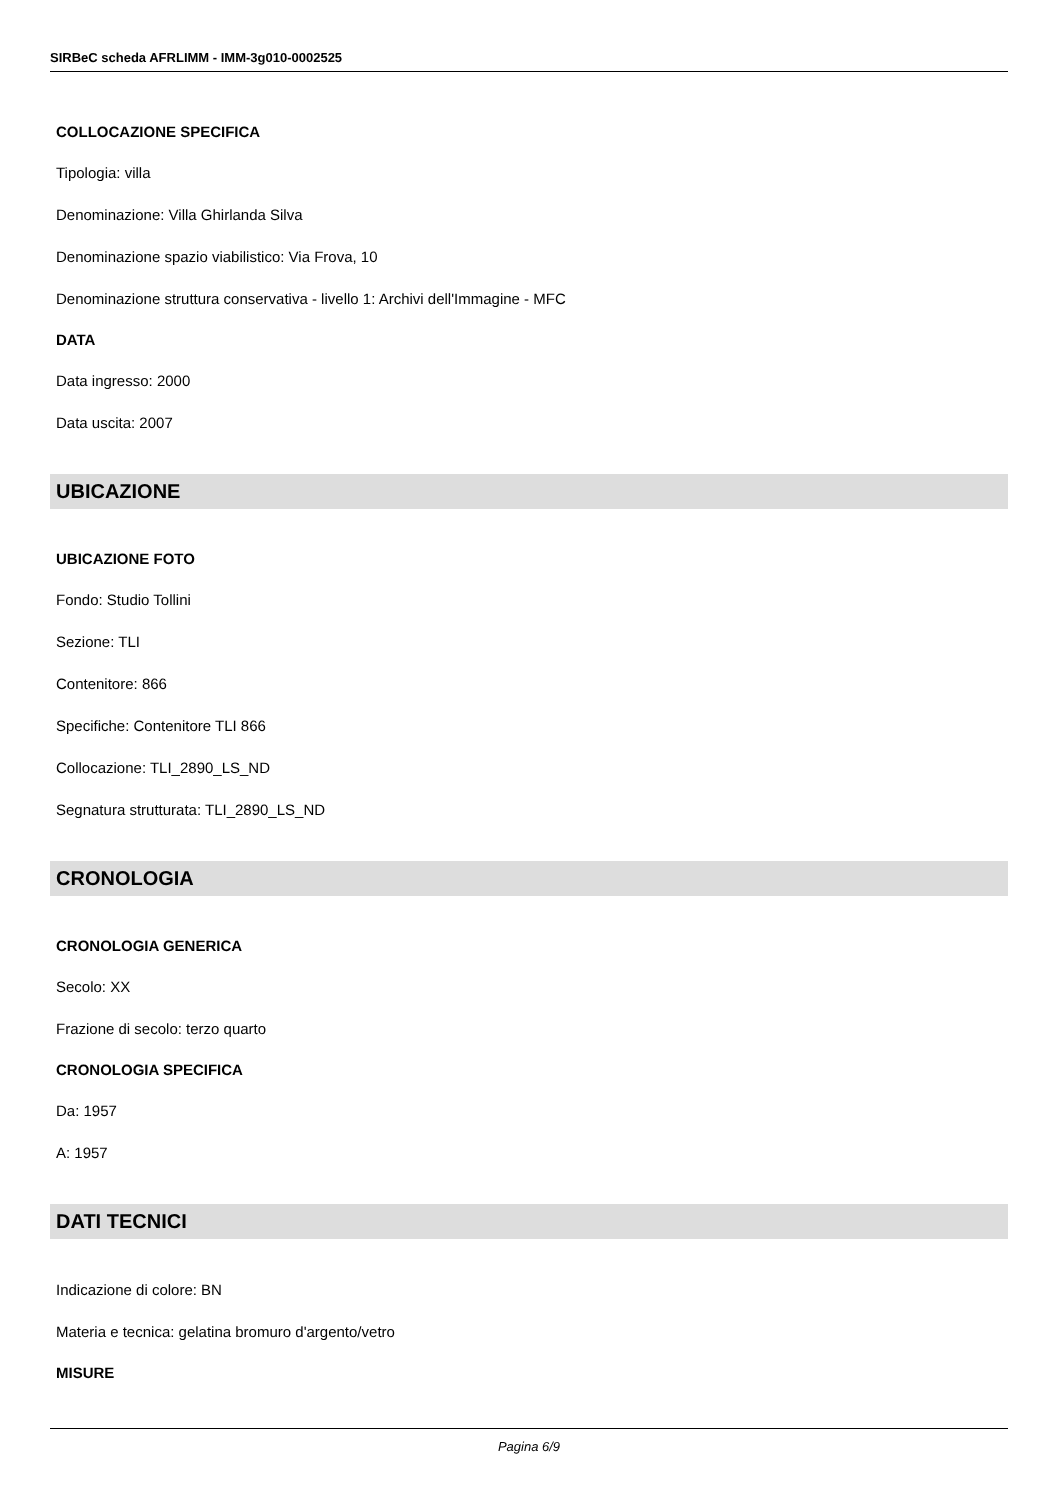SIRBeC scheda AFRLIMM - IMM-3g010-0002525
COLLOCAZIONE SPECIFICA
Tipologia: villa
Denominazione: Villa Ghirlanda Silva
Denominazione spazio viabilistico: Via Frova, 10
Denominazione struttura conservativa - livello 1: Archivi dell'Immagine - MFC
DATA
Data ingresso: 2000
Data uscita: 2007
UBICAZIONE
UBICAZIONE FOTO
Fondo: Studio Tollini
Sezione: TLI
Contenitore: 866
Specifiche: Contenitore TLI 866
Collocazione: TLI_2890_LS_ND
Segnatura strutturata: TLI_2890_LS_ND
CRONOLOGIA
CRONOLOGIA GENERICA
Secolo: XX
Frazione di secolo: terzo quarto
CRONOLOGIA SPECIFICA
Da: 1957
A: 1957
DATI TECNICI
Indicazione di colore: BN
Materia e tecnica: gelatina bromuro d'argento/vetro
MISURE
Pagina 6/9